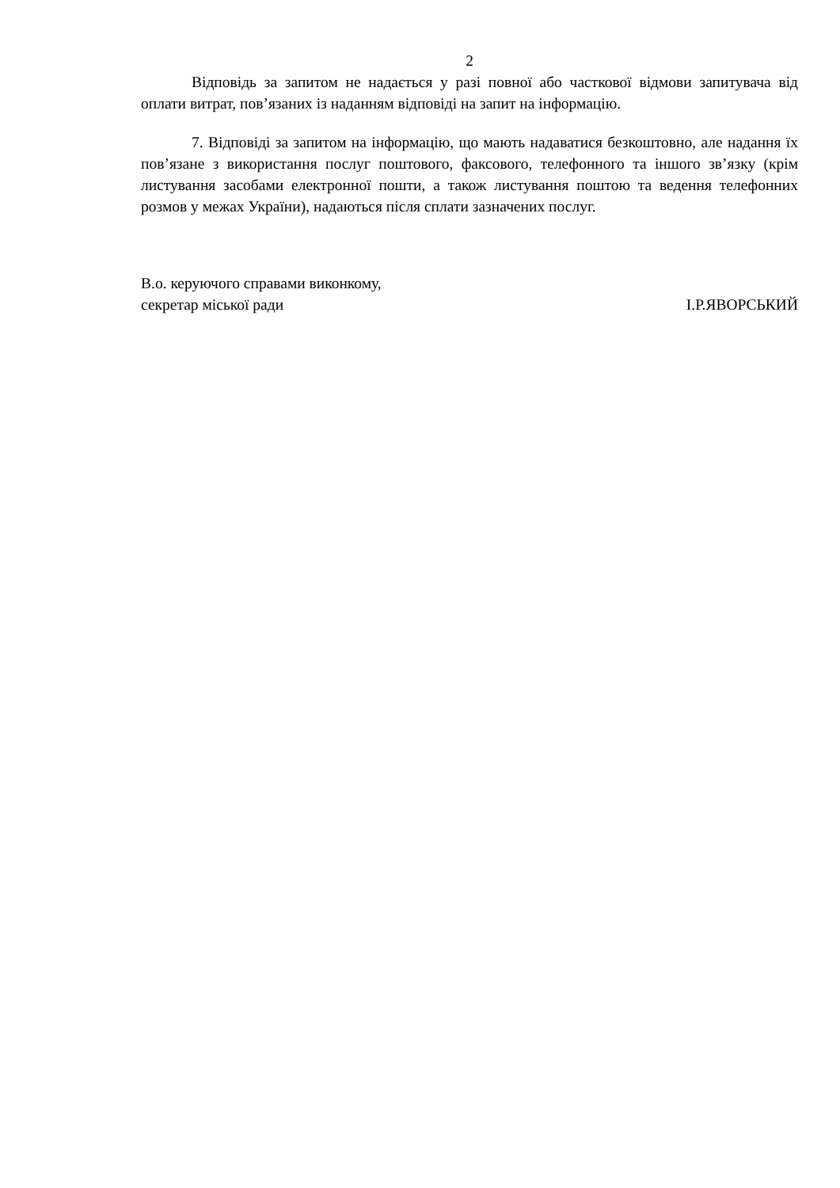2
Відповідь за запитом не надається у разі повної або часткової відмови запитувача від оплати витрат, пов’язаних із наданням відповіді на запит на інформацію.
7. Відповіді за запитом на інформацію, що мають надаватися безкоштовно, але надання їх пов’язане з використання послуг поштового, факсового, телефонного та іншого зв’язку (крім листування засобами електронної пошти, а також листування поштою та ведення телефонних розмов у межах України), надаються після сплати зазначених послуг.
В.о. керуючого справами виконкому,
секретар міської ради
І.Р.ЯВОРСЬКИЙ